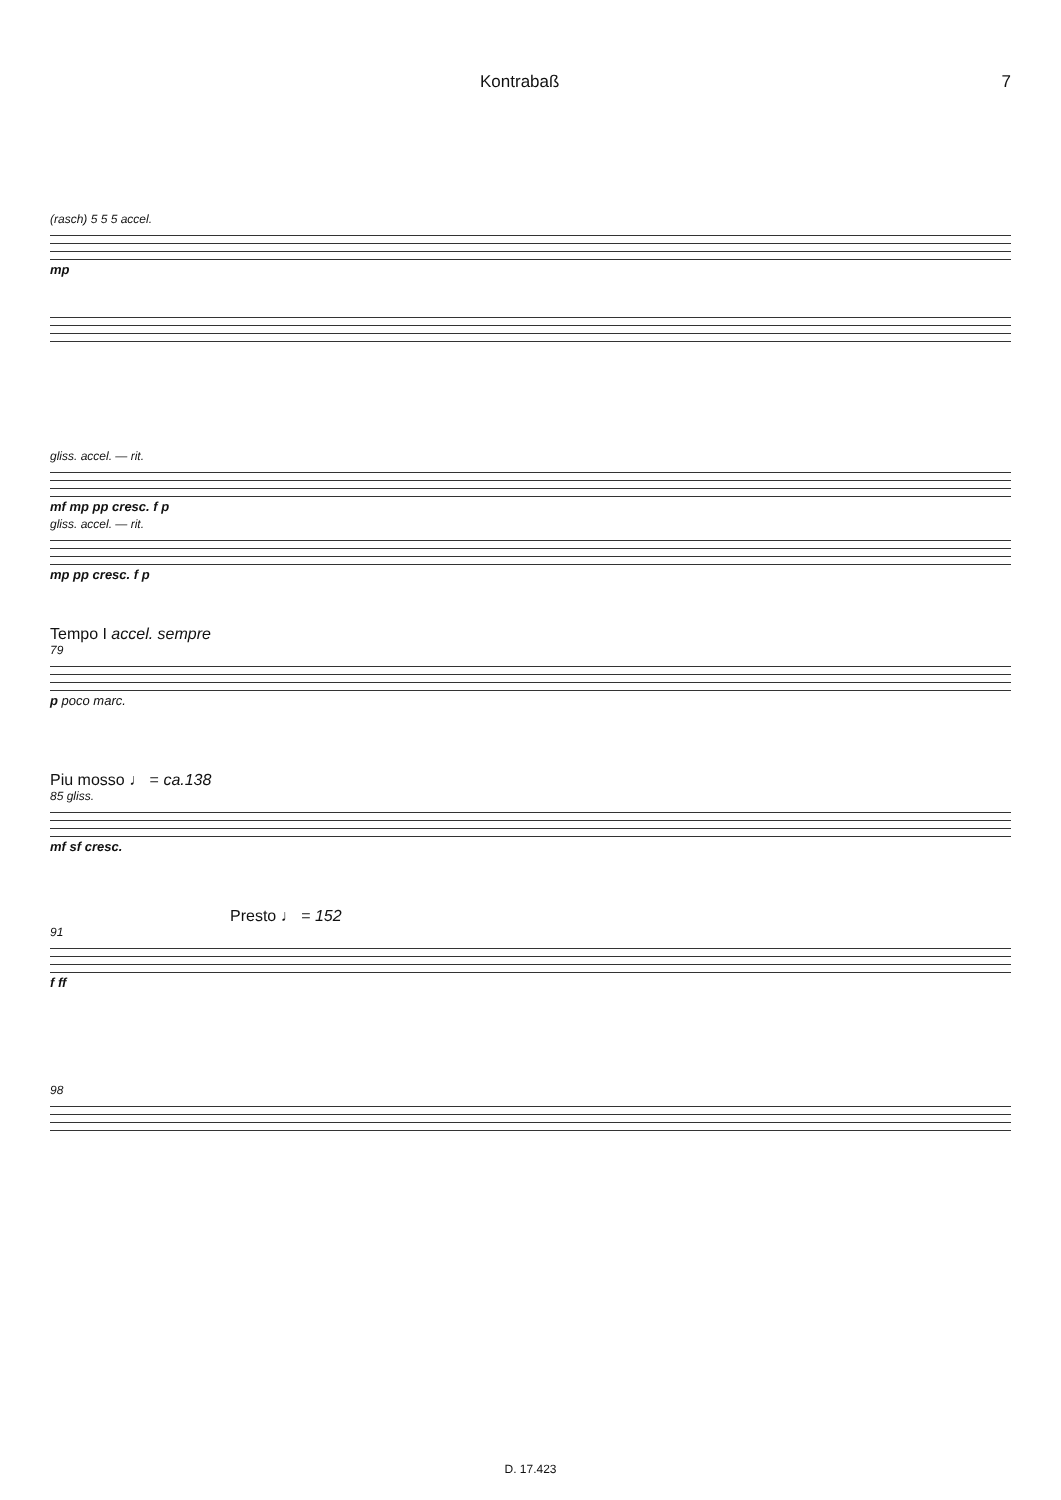Kontrabaß 7
(rasch) 5 5 5 accel.
mp
gliss. accel. — rit.
mf mp pp cresc. f p
gliss. accel. — rit.
mp pp cresc. f p
Tempo I accel. sempre
79
p poco marc.
Piu mosso ♩ = ca.138
85 gliss.
mf sf cresc.
Presto ♩ = 152
91
f ff
98
D. 17.423